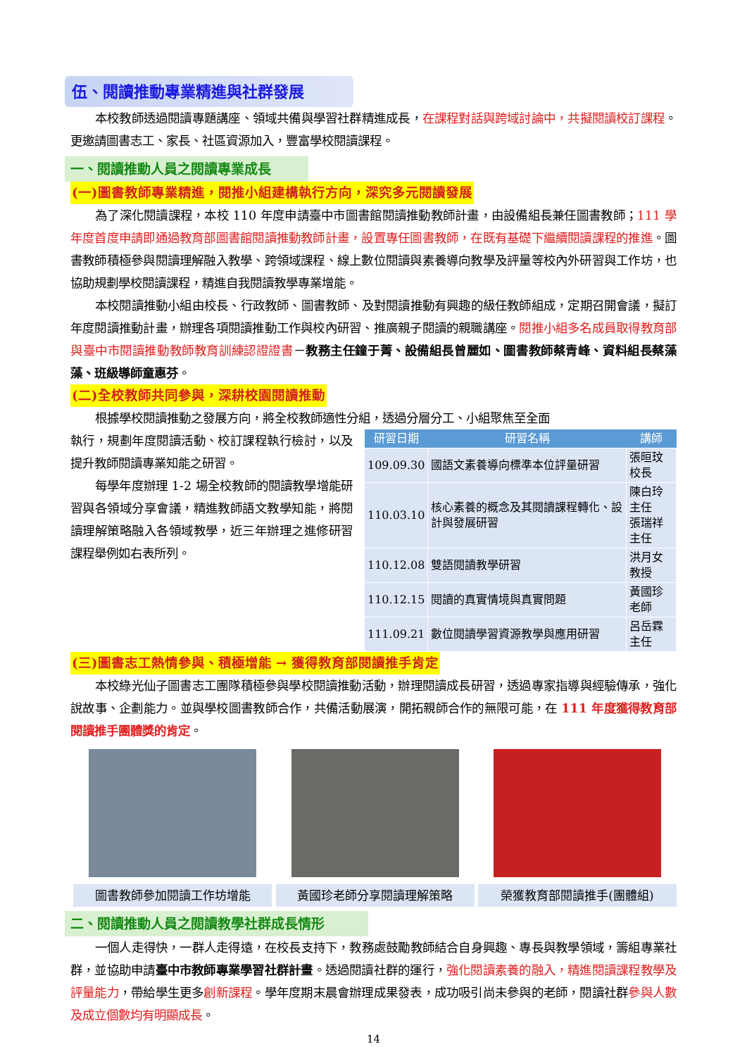伍、閱讀推動專業精進與社群發展
本校教師透過閱讀專題講座、領域共備與學習社群精進成長，在課程對話與跨域討論中，共擬閱讀校訂課程。更邀請圖書志工、家長、社區資源加入，豐富學校閱讀課程。
一、閱讀推動人員之閱讀專業成長
(一)圖書教師專業精進，閱推小組建構執行方向，深究多元閱讀發展
為了深化閱讀課程，本校 110 年度申請臺中市圖書館閱讀推動教師計畫，由設備組長兼任圖書教師；111 學年度首度申請即通過教育部圖書館閱讀推動教師計畫，設置專任圖書教師，在既有基礎下繼續閱讀課程的推進。圖書教師積極參與閱讀理解融入教學、跨領域課程、線上數位閱讀與素養導向教學及評量等校內外研習與工作坊，也協助規劃學校閱讀課程，精進自我閱讀教學專業增能。
本校閱讀推動小組由校長、行政教師、圖書教師、及對閱讀推動有興趣的級任教師組成，定期召開會議，擬訂年度閱讀推動計畫，辦理各項閱讀推動工作與校內研習、推廣親子閱讀的親職講座。閱推小組多名成員取得教育部與臺中市閱讀推動教師教育訓練認證證書－教務主任鐘于菁、設備組長曾麗如、圖書教師蔡青峰、資料組長蔡藻藻、班級導師童惠芬。
(二)全校教師共同參與，深耕校園閱讀推動
根據學校閱讀推動之發展方向，將全校教師適性分組，透過分層分工、小組聚焦至全面
執行，規劃年度閱讀活動、校訂課程執行檢討，以及提升教師閱讀專業知能之研習。
每學年度辦理 1-2 場全校教師的閱讀教學增能研習與各領域分享會議，精進教師語文教學知能，將閱讀理解策略融入各領域教學，近三年辦理之進修研習課程舉例如右表所列。
| 研習日期 | 研習名稱 | 講師 |
| --- | --- | --- |
| 109.09.30 | 國語文素養導向標準本位評量研習 | 張晅玟校長 |
| 110.03.10 | 核心素養的概念及其閱讀課程轉化、設計與發展研習 | 陳白玲主任 張瑞祥主任 |
| 110.12.08 | 雙語閱讀教學研習 | 洪月女教授 |
| 110.12.15 | 閱讀的真實情境與真實問題 | 黃國珍老師 |
| 111.09.21 | 數位閱讀學習資源教學與應用研習 | 呂岳霖主任 |
(三)圖書志工熱情參與、積極增能 → 獲得教育部閱讀推手肯定
本校綠光仙子圖書志工團隊積極參與學校閱讀推動活動，辦理閱讀成長研習，透過專家指導與經驗傳承，強化說故事、企劃能力。並與學校圖書教師合作，共備活動展演，開拓親師合作的無限可能，在 111 年度獲得教育部閱讀推手團體獎的肯定。
圖書教師參加閱讀工作坊增能 黃國珍老師分享閱讀理解策略 榮獲教育部閱讀推手(團體組)
二、閱讀推動人員之閱讀教學社群成長情形
一個人走得快，一群人走得遠，在校長支持下，教務處鼓勵教師結合自身興趣、專長與教學領域，籌組專業社群，並協助申請臺中市教師專業學習社群計畫。透過閱讀社群的運行，強化閱讀素養的融入，精進閱讀課程教學及評量能力，帶給學生更多創新課程。學年度期末晨會辦理成果發表，成功吸引尚未參與的老師，閱讀社群參與人數及成立個數均有明顯成長。
14